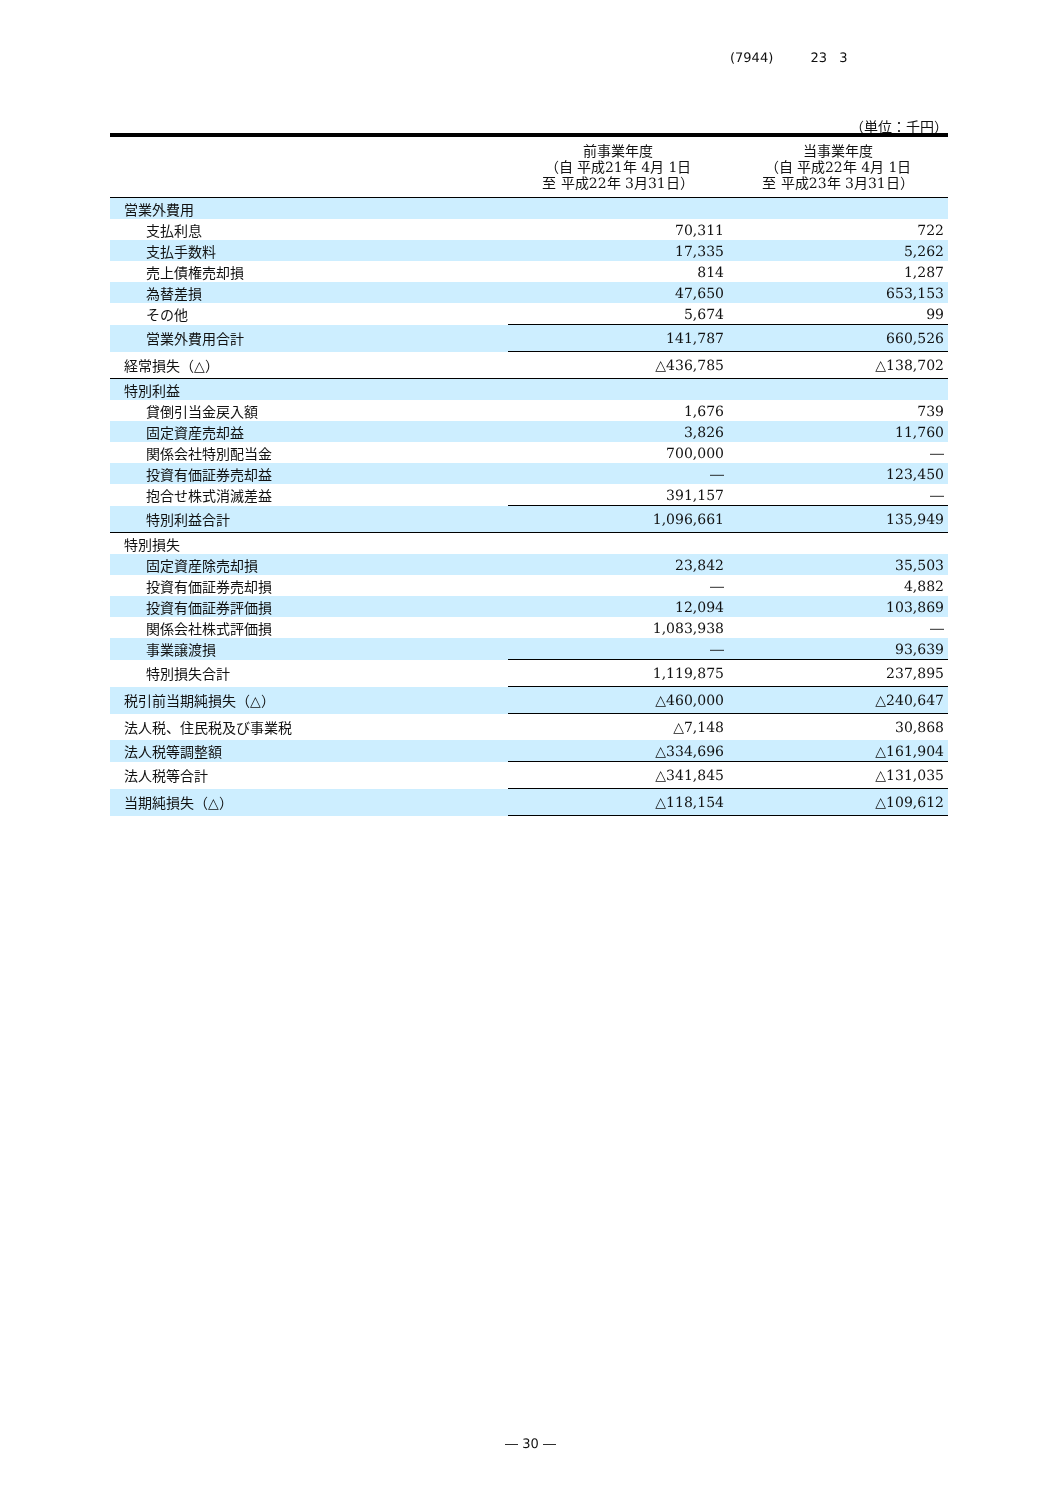(7944) 23 3
（単位：千円）
| | 前事業年度 （自 平成21年 4月 1日 至 平成22年 3月31日） | 当事業年度 （自 平成22年 4月 1日 至 平成23年 3月31日） |
| --- | --- | --- |
| 営業外費用 | | |
| 支払利息 | 70,311 | 722 |
| 支払手数料 | 17,335 | 5,262 |
| 売上債権売却損 | 814 | 1,287 |
| 為替差損 | 47,650 | 653,153 |
| その他 | 5,674 | 99 |
| 営業外費用合計 | 141,787 | 660,526 |
| 経常損失（△） | △436,785 | △138,702 |
| 特別利益 | | |
| 貸倒引当金戻入額 | 1,676 | 739 |
| 固定資産売却益 | 3,826 | 11,760 |
| 関係会社特別配当金 | 700,000 | ― |
| 投資有価証券売却益 | ― | 123,450 |
| 抱合せ株式消滅差益 | 391,157 | ― |
| 特別利益合計 | 1,096,661 | 135,949 |
| 特別損失 | | |
| 固定資産除売却損 | 23,842 | 35,503 |
| 投資有価証券売却損 | ― | 4,882 |
| 投資有価証券評価損 | 12,094 | 103,869 |
| 関係会社株式評価損 | 1,083,938 | ― |
| 事業譲渡損 | ― | 93,639 |
| 特別損失合計 | 1,119,875 | 237,895 |
| 税引前当期純損失（△） | △460,000 | △240,647 |
| 法人税、住民税及び事業税 | △7,148 | 30,868 |
| 法人税等調整額 | △334,696 | △161,904 |
| 法人税等合計 | △341,845 | △131,035 |
| 当期純損失（△） | △118,154 | △109,612 |
― 30 ―